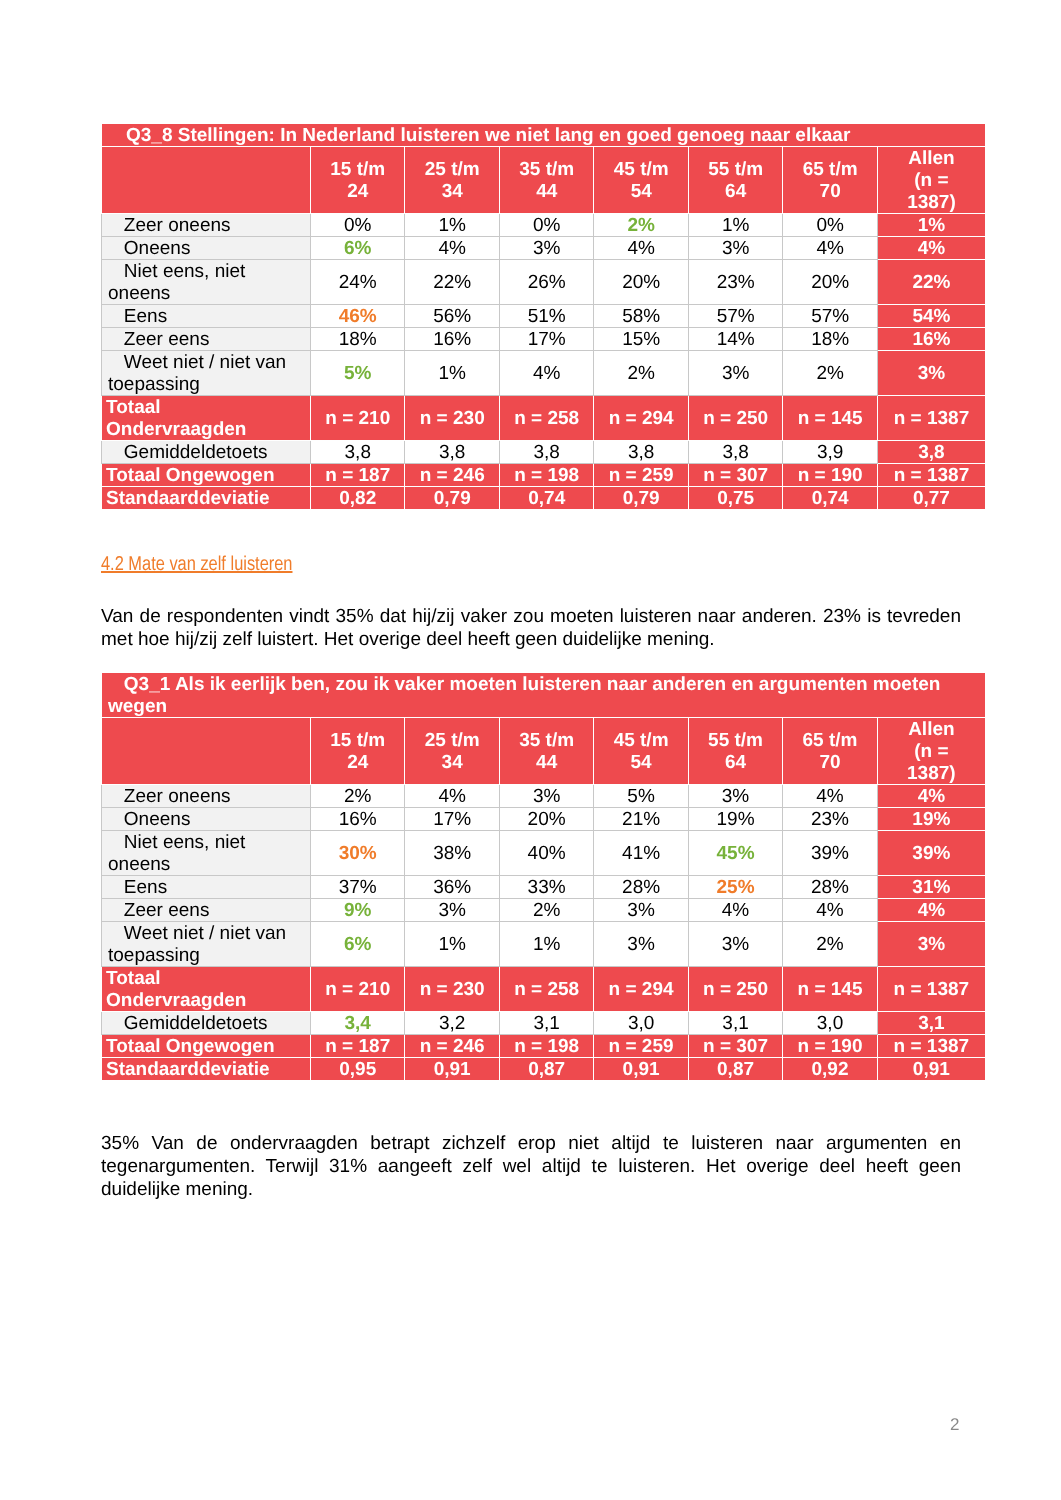| Q3_8 Stellingen: In Nederland luisteren we niet lang en goed genoeg naar elkaar | | | | | | | |
| | 15 t/m 24 | 25 t/m 34 | 35 t/m 44 | 45 t/m 54 | 55 t/m 64 | 65 t/m 70 | Allen (n = 1387) |
| Zeer oneens | 0% | 1% | 0% | 2% | 1% | 0% | 1% |
| Oneens | 6% | 4% | 3% | 4% | 3% | 4% | 4% |
| Niet eens, niet oneens | 24% | 22% | 26% | 20% | 23% | 20% | 22% |
| Eens | 46% | 56% | 51% | 58% | 57% | 57% | 54% |
| Zeer eens | 18% | 16% | 17% | 15% | 14% | 18% | 16% |
| Weet niet / niet van toepassing | 5% | 1% | 4% | 2% | 3% | 2% | 3% |
| Totaal Ondervraagden | n = 210 | n = 230 | n = 258 | n = 294 | n = 250 | n = 145 | n = 1387 |
| Gemiddeldetoets | 3,8 | 3,8 | 3,8 | 3,8 | 3,8 | 3,9 | 3,8 |
| Totaal Ongewogen | n = 187 | n = 246 | n = 198 | n = 259 | n = 307 | n = 190 | n = 1387 |
| Standaarddeviatie | 0,82 | 0,79 | 0,74 | 0,79 | 0,75 | 0,74 | 0,77 |
4.2 Mate van zelf luisteren
Van de respondenten vindt 35% dat hij/zij vaker zou moeten luisteren naar anderen. 23% is tevreden met hoe hij/zij zelf luistert. Het overige deel heeft geen duidelijke mening.
| Q3_1 Als ik eerlijk ben, zou ik vaker moeten luisteren naar anderen en argumenten moeten wegen | | | | | | | |
| | 15 t/m 24 | 25 t/m 34 | 35 t/m 44 | 45 t/m 54 | 55 t/m 64 | 65 t/m 70 | Allen (n = 1387) |
| Zeer oneens | 2% | 4% | 3% | 5% | 3% | 4% | 4% |
| Oneens | 16% | 17% | 20% | 21% | 19% | 23% | 19% |
| Niet eens, niet oneens | 30% | 38% | 40% | 41% | 45% | 39% | 39% |
| Eens | 37% | 36% | 33% | 28% | 25% | 28% | 31% |
| Zeer eens | 9% | 3% | 2% | 3% | 4% | 4% | 4% |
| Weet niet / niet van toepassing | 6% | 1% | 1% | 3% | 3% | 2% | 3% |
| Totaal Ondervraagden | n = 210 | n = 230 | n = 258 | n = 294 | n = 250 | n = 145 | n = 1387 |
| Gemiddeldetoets | 3,4 | 3,2 | 3,1 | 3,0 | 3,1 | 3,0 | 3,1 |
| Totaal Ongewogen | n = 187 | n = 246 | n = 198 | n = 259 | n = 307 | n = 190 | n = 1387 |
| Standaarddeviatie | 0,95 | 0,91 | 0,87 | 0,91 | 0,87 | 0,92 | 0,91 |
35% Van de ondervraagden betrapt zichzelf erop niet altijd te luisteren naar argumenten en tegenargumenten. Terwijl 31% aangeeft zelf wel altijd te luisteren. Het overige deel heeft geen duidelijke mening.
2